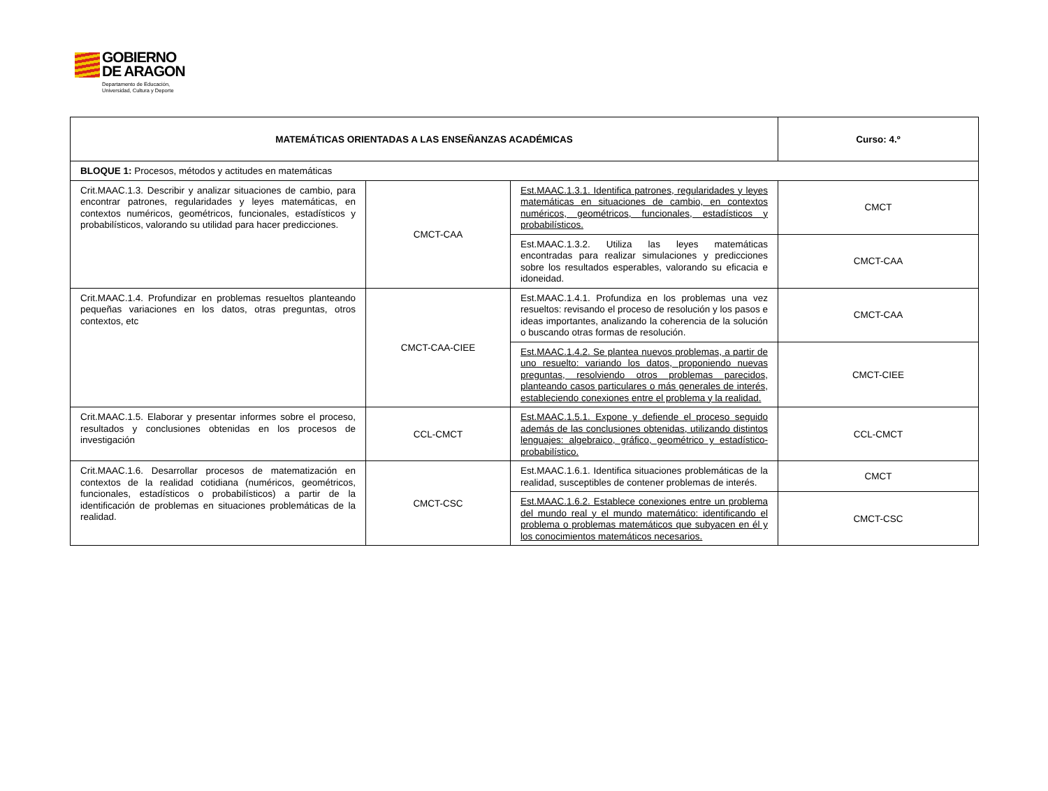GOBIERNO
DE ARAGON
Departamento de Educación,
Universidad, Cultura y Deporte
| MATEMÁTICAS ORIENTADAS A LAS ENSEÑANZAS ACADÉMICAS | | | Curso: 4.º |
| BLOQUE 1: Procesos, métodos y actitudes en matemáticas | | | |
| Crit.MAAC.1.3. Describir y analizar situaciones de cambio, para encontrar patrones, regularidades y leyes matemáticas, en contextos numéricos, geométricos, funcionales, estadísticos y probabilísticos, valorando su utilidad para hacer predicciones. | CMCT-CAA | Est.MAAC.1.3.1. Identifica patrones, regularidades y leyes matemáticas en situaciones de cambio, en contextos numéricos, geométricos, funcionales, estadísticos y probabilísticos. | CMCT |
| | | Est.MAAC.1.3.2. Utiliza las leyes matemáticas encontradas para realizar simulaciones y predicciones sobre los resultados esperables, valorando su eficacia e idoneidad. | CMCT-CAA |
| Crit.MAAC.1.4. Profundizar en problemas resueltos planteando pequeñas variaciones en los datos, otras preguntas, otros contextos, etc | CMCT-CAA-CIEE | Est.MAAC.1.4.1. Profundiza en los problemas una vez resueltos: revisando el proceso de resolución y los pasos e ideas importantes, analizando la coherencia de la solución o buscando otras formas de resolución. | CMCT-CAA |
| | | Est.MAAC.1.4.2. Se plantea nuevos problemas, a partir de uno resuelto: variando los datos, proponiendo nuevas preguntas, resolviendo otros problemas parecidos, planteando casos particulares o más generales de interés, estableciendo conexiones entre el problema y la realidad. | CMCT-CIEE |
| Crit.MAAC.1.5. Elaborar y presentar informes sobre el proceso, resultados y conclusiones obtenidas en los procesos de investigación | CCL-CMCT | Est.MAAC.1.5.1. Expone y defiende el proceso seguido además de las conclusiones obtenidas, utilizando distintos lenguajes: algebraico, gráfico, geométrico y estadístico-probabilístico. | CCL-CMCT |
| Crit.MAAC.1.6. Desarrollar procesos de matematización en contextos de la realidad cotidiana (numéricos, geométricos, funcionales, estadísticos o probabilísticos) a partir de la identificación de problemas en situaciones problemáticas de la realidad. | CMCT-CSC | Est.MAAC.1.6.1. Identifica situaciones problemáticas de la realidad, susceptibles de contener problemas de interés. | CMCT |
| | | Est.MAAC.1.6.2. Establece conexiones entre un problema del mundo real y el mundo matemático: identificando el problema o problemas matemáticos que subyacen en él y los conocimientos matemáticos necesarios. | CMCT-CSC |